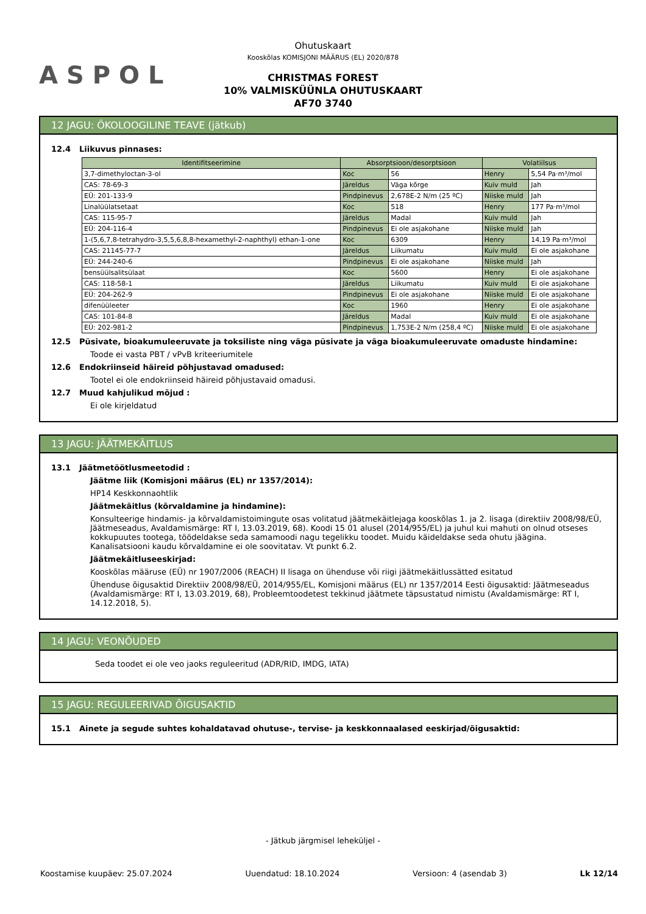ASPOL
Ohutuskaart
Kooskõlas KOMISJONI MÄÄRUS (EL) 2020/878
CHRISTMAS FOREST
10% VALMISKÜÜNLA OHUTUSKAART
AF70 3740
12 JAGU: ÖKOLOOGILINE TEAVE (jätkub)
12.4 Liikuvus pinnases:
| Identifitseerimine | Absorptsioon/desorptsioon | | Volatiilsus | |
| --- | --- | --- | --- | --- |
| 3,7-dimethyloctan-3-ol | Koc | 56 | Henry | 5,54 Pa·m³/mol |
| CAS: 78-69-3 | Järeldus | Väga kõrge | Kuiv muld | Jah |
| EÜ: 201-133-9 | Pindpinevus | 2,678E-2 N/m (25 ºC) | Niiske muld | Jah |
| Linalüülatsetaat | Koc | 518 | Henry | 177 Pa·m³/mol |
| CAS: 115-95-7 | Järeldus | Madal | Kuiv muld | Jah |
| EÜ: 204-116-4 | Pindpinevus | Ei ole asjakohane | Niiske muld | Jah |
| 1-(5,6,7,8-tetrahydro-3,5,5,6,8,8-hexamethyl-2-naphthyl) ethan-1-one | Koc | 6309 | Henry | 14,19 Pa·m³/mol |
| CAS: 21145-77-7 | Järeldus | Liikumatu | Kuiv muld | Ei ole asjakohane |
| EÜ: 244-240-6 | Pindpinevus | Ei ole asjakohane | Niiske muld | Jah |
| bensüülsalitsülaat | Koc | 5600 | Henry | Ei ole asjakohane |
| CAS: 118-58-1 | Järeldus | Liikumatu | Kuiv muld | Ei ole asjakohane |
| EÜ: 204-262-9 | Pindpinevus | Ei ole asjakohane | Niiske muld | Ei ole asjakohane |
| difenüüleeter | Koc | 1960 | Henry | Ei ole asjakohane |
| CAS: 101-84-8 | Järeldus | Madal | Kuiv muld | Ei ole asjakohane |
| EÜ: 202-981-2 | Pindpinevus | 1,753E-2 N/m (258,4 ºC) | Niiske muld | Ei ole asjakohane |
12.5 Püsivate, bioakumuleeruvate ja toksiliste ning väga püsivate ja väga bioakumuleeruvate omaduste hindamine:
Toode ei vasta PBT / vPvB kriteeriumitele
12.6 Endokriinseid häireid põhjustavad omadused:
Tootel ei ole endokriinseid häireid põhjustavaid omadusi.
12.7 Muud kahjulikud mõjud :
Ei ole kirjeldatud
13 JAGU: JÄÄTMEKÄITLUS
13.1 Jäätmetöötlusmeetodid :
Jäätme liik (Komisjoni määrus (EL) nr 1357/2014):
HP14 Keskkonnaohtlik
Jäätmekäitlus (kõrvaldamine ja hindamine):
Konsulteerige hindamis- ja kõrvaldamistoimingute osas volitatud jäätmekäitlejaga kooskõlas 1. ja 2. lisaga (direktiiv 2008/98/EÜ, Jäätmeseadus, Avaldamismärge: RT I, 13.03.2019, 68). Koodi 15 01 alusel (2014/955/EL) ja juhul kui mahuti on olnud otseses kokkupuutes tootega, töödeldakse seda samamoodi nagu tegelikku toodet. Muidu käideldakse seda ohutu jäägina. Kanalisatsiooni kaudu kõrvaldamine ei ole soovitatav. Vt punkt 6.2.
Jäätmekäitluseeskirjad:
Kooskõlas määruse (EÜ) nr 1907/2006 (REACH) II lisaga on ühenduse või riigi jäätmekäitlussätted esitatud
Ühenduse õigusaktid Direktiiv 2008/98/EÜ, 2014/955/EL, Komisjoni määrus (EL) nr 1357/2014 Eesti õigusaktid: Jäätmeseadus (Avaldamismärge: RT I, 13.03.2019, 68), Probleemtoodetest tekkinud jäätmete täpsustatud nimistu (Avaldamismärge: RT I, 14.12.2018, 5).
14 JAGU: VEONÕUDED
Seda toodet ei ole veo jaoks reguleeritud (ADR/RID, IMDG, IATA)
15 JAGU: REGULEERIVAD ÕIGUSAKTID
15.1 Ainete ja segude suhtes kohaldatavad ohutuse-, tervise- ja keskkonnaalased eeskirjad/õigusaktid:
- Jätkub järgmisel leheküljel -
Koostamise kuupäev: 25.07.2024 Uuendatud: 18.10.2024 Versioon: 4 (asendab 3) Lk 12/14